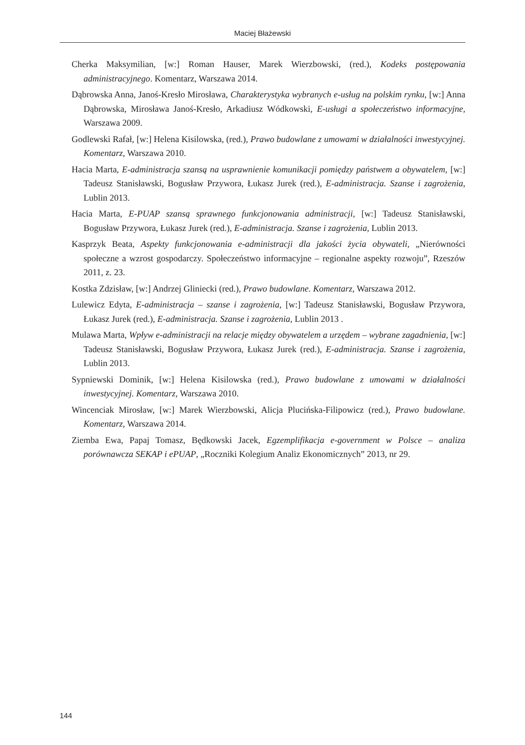Maciej Błażewski
Cherka Maksymilian, [w:] Roman Hauser, Marek Wierzbowski, (red.), Kodeks postępowania administracyjnego. Komentarz, Warszawa 2014.
Dąbrowska Anna, Janoś-Kresło Mirosława, Charakterystyka wybranych e-usług na polskim rynku, [w:] Anna Dąbrowska, Mirosława Janoś-Kresło, Arkadiusz Wódkowski, E-usługi a społeczeństwo informacyjne, Warszawa 2009.
Godlewski Rafał, [w:] Helena Kisilowska, (red.), Prawo budowlane z umowami w działalności inwestycyjnej. Komentarz, Warszawa 2010.
Hacia Marta, E-administracja szansą na usprawnienie komunikacji pomiędzy państwem a obywatelem, [w:] Tadeusz Stanisławski, Bogusław Przywora, Łukasz Jurek (red.), E-administracja. Szanse i zagrożenia, Lublin 2013.
Hacia Marta, E-PUAP szansą sprawnego funkcjonowania administracji, [w:] Tadeusz Stanisławski, Bogusław Przywora, Łukasz Jurek (red.), E-administracja. Szanse i zagrożenia, Lublin 2013.
Kasprzyk Beata, Aspekty funkcjonowania e-administracji dla jakości życia obywateli, „Nierówności społeczne a wzrost gospodarczy. Społeczeństwo informacyjne – regionalne aspekty rozwoju”, Rzeszów 2011, z. 23.
Kostka Zdzisław, [w:] Andrzej Gliniecki (red.), Prawo budowlane. Komentarz, Warszawa 2012.
Lulewicz Edyta, E-administracja – szanse i zagrożenia, [w:] Tadeusz Stanisławski, Bogusław Przywora, Łukasz Jurek (red.), E-administracja. Szanse i zagrożenia, Lublin 2013 .
Mulawa Marta, Wpływ e-administracji na relacje między obywatelem a urzędem – wybrane zagadnienia, [w:] Tadeusz Stanisławski, Bogusław Przywora, Łukasz Jurek (red.), E-administracja. Szanse i zagrożenia, Lublin 2013.
Sypniewski Dominik, [w:] Helena Kisilowska (red.), Prawo budowlane z umowami w działalności inwestycyjnej. Komentarz, Warszawa 2010.
Wincenciak Mirosław, [w:] Marek Wierzbowski, Alicja Plucińska-Filipowicz (red.), Prawo budowlane. Komentarz, Warszawa 2014.
Ziemba Ewa, Papaj Tomasz, Będkowski Jacek, Egzemplifikacja e-government w Polsce – analiza porównawcza SEKAP i ePUAP, „Roczniki Kolegium Analiz Ekonomicznych” 2013, nr 29.
144